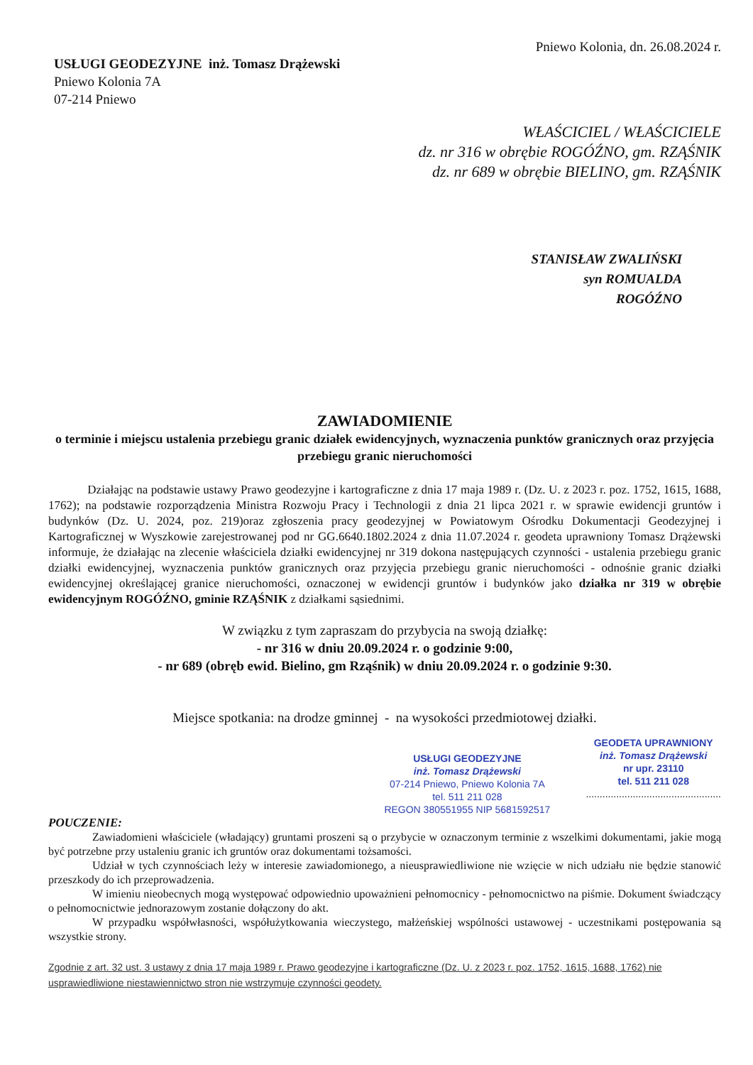Pniewo Kolonia, dn. 26.08.2024 r.
USŁUGI GEODEZYJNE inż. Tomasz Drążewski
Pniewo Kolonia 7A
07-214 Pniewo
WŁAŚCICIEL / WŁAŚCICIELE
dz. nr 316 w obrębie ROGÓŹNO, gm. RZĄŚNIK
dz. nr 689 w obrębie BIELINO, gm. RZĄŚNIK
STANISŁAW ZWALIŃSKI
syn ROMUALDA
ROGÓŹNO
ZAWIADOMIENIE
o terminie i miejscu ustalenia przebiegu granic działek ewidencyjnych, wyznaczenia punktów granicznych oraz przyjęcia przebiegu granic nieruchomości
Działając na podstawie ustawy Prawo geodezyjne i kartograficzne z dnia 17 maja 1989 r. (Dz. U. z 2023 r. poz. 1752, 1615, 1688, 1762); na podstawie rozporządzenia Ministra Rozwoju Pracy i Technologii z dnia 21 lipca 2021 r. w sprawie ewidencji gruntów i budynków (Dz. U. 2024, poz. 219)oraz zgłoszenia pracy geodezyjnej w Powiatowym Ośrodku Dokumentacji Geodezyjnej i Kartograficznej w Wyszkowie zarejestrowanej pod nr GG.6640.1802.2024 z dnia 11.07.2024 r. geodeta uprawniony Tomasz Drążewski informuje, że działając na zlecenie właściciela działki ewidencyjnej nr 319 dokona następujących czynności - ustalenia przebiegu granic działki ewidencyjnej, wyznaczenia punktów granicznych oraz przyjęcia przebiegu granic nieruchomości - odnośnie granic działki ewidencyjnej określającej granice nieruchomości, oznaczonej w ewidencji gruntów i budynków jako działka nr 319 w obrębie ewidencyjnym ROGÓŹNO, gminie RZĄŚNIK z działkami sąsiednimi.
W związku z tym zapraszam do przybycia na swoją działkę:
- nr 316 w dniu 20.09.2024 r. o godzinie 9:00,
- nr 689 (obręb ewid. Bielino, gm Rząśnik) w dniu 20.09.2024 r. o godzinie 9:30.
Miejsce spotkania: na drodze gminnej - na wysokości przedmiotowej działki.
USŁUGI GEODEZYJNE
inż. Tomasz Drążewski
07-214 Pniewo, Pniewo Kolonia 7A
tel. 511 211 028
REGON 380551955 NIP 5681592517
GEODETA UPRAWNIONY
inż. Tomasz Drążewski
nr upr. 23110
tel. 511 211 028
.................................................
POUCZENIE:
Zawiadomieni właściciele (władający) gruntami proszeni są o przybycie w oznaczonym terminie z wszelkimi dokumentami, jakie mogą być potrzebne przy ustaleniu granic ich gruntów oraz dokumentami tożsamości.
Udział w tych czynnościach leży w interesie zawiadomionego, a nieusprawiedliwione nie wzięcie w nich udziału nie będzie stanowić przeszkody do ich przeprowadzenia.
W imieniu nieobecnych mogą występować odpowiednio upoważnieni pełnomocnicy - pełnomocnictwo na piśmie. Dokument świadczący o pełnomocnictwie jednorazowym zostanie dołączony do akt.
W przypadku współwłasności, współużytkowania wieczystego, małżeńskiej wspólności ustawowej - uczestnikami postępowania są wszystkie strony.
Zgodnie z art. 32 ust. 3 ustawy z dnia 17 maja 1989 r. Prawo geodezyjne i kartograficzne (Dz. U. z 2023 r. poz. 1752, 1615, 1688, 1762) nie usprawiedliwione niestawiennictwo stron nie wstrzymuje czynności geodety.